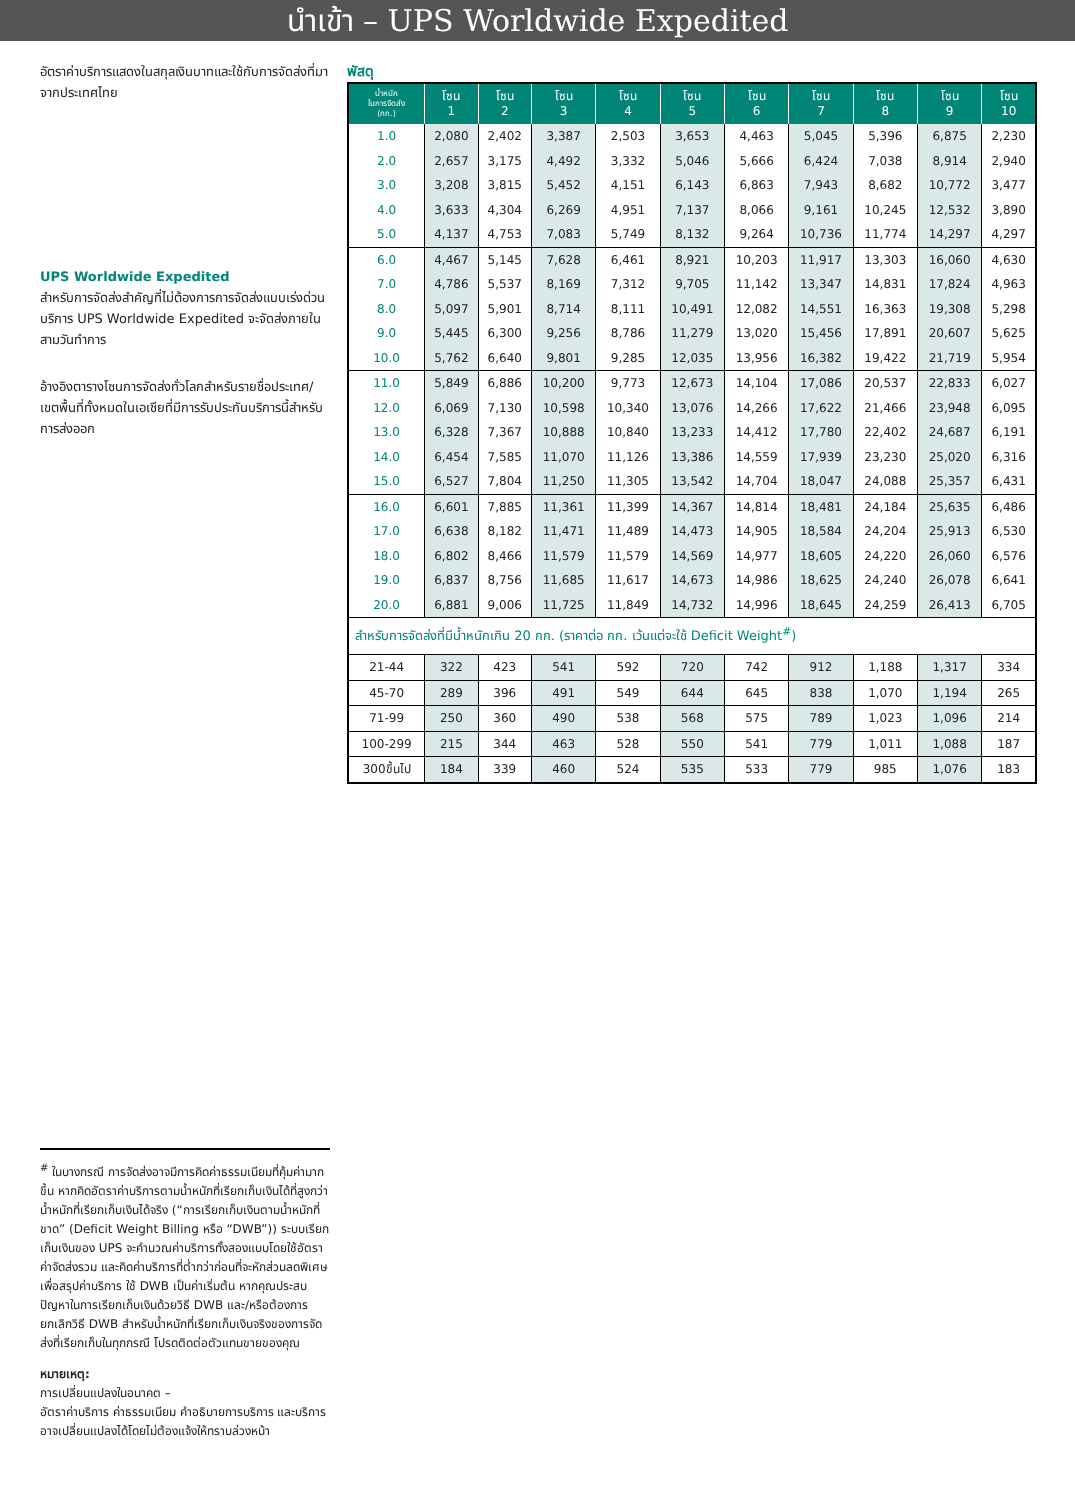นำเข้า – UPS Worldwide Expedited
อัตราค่าบริการแสดงในสกุลเงินบาทและใช้กับการจัดส่งที่มาจากประเทศไทย
UPS Worldwide Expedited
สำหรับการจัดส่งสำคัญที่ไม่ต้องการการจัดส่งแบบเร่งด่วน บริการ UPS Worldwide Expedited จะจัดส่งภายในสามวันทำการ
อ้างอิงตารางโซนการจัดส่งทั่วโลกสำหรับรายชื่อประเทศ/เขตพื้นที่ทั้งหมดในเอเชียที่มีการรับประกันบริการนี้สำหรับการส่งออก
<sup>#</sup> ในบางกรณี การจัดส่งอาจมีการคิดค่าธรรมเนียมที่คุ้มค่ามากขึ้น หากคิดอัตราค่าบริการตามน้ำหนักที่เรียกเก็บเงินได้ที่สูงกว่าน้ำหนักที่เรียกเก็บเงินได้จริง (“การเรียกเก็บเงินตามน้ำหนักที่ขาด” (Deficit Weight Billing หรือ “DWB”)) ระบบเรียกเก็บเงินของ UPS จะคำนวณค่าบริการทั้งสองแบบโดยใช้อัตราค่าจัดส่งรวม และคิดค่าบริการที่ต่ำกว่าก่อนที่จะหักส่วนลดพิเศษเพื่อสรุปค่าบริการ ใช้ DWB เป็นค่าเริ่มต้น หากคุณประสบปัญหาในการเรียกเก็บเงินด้วยวิธี DWB และ/หรือต้องการยกเลิกวิธี DWB สำหรับน้ำหนักที่เรียกเก็บเงินจริงของการจัดส่งที่เรียกเก็บในทุกกรณี โปรดติดต่อตัวแทนขายของคุณ
หมายเหตุ:
การเปลี่ยนแปลงในอนาคต –
อัตราค่าบริการ ค่าธรรมเนียม คำอธิบายการบริการ และบริการอาจเปลี่ยนแปลงได้โดยไม่ต้องแจ้งให้ทราบล่วงหน้า
พัสดุ
| น้ำหนัก ในการจัดส่ง (กก.) | โซน 1 | โซน 2 | โซน 3 | โซน 4 | โซน 5 | โซน 6 | โซน 7 | โซน 8 | โซน 9 | โซน 10 |
| --- | --- | --- | --- | --- | --- | --- | --- | --- | --- | --- |
| 1.0 | 2,080 | 2,402 | 3,387 | 2,503 | 3,653 | 4,463 | 5,045 | 5,396 | 6,875 | 2,230 |
| 2.0 | 2,657 | 3,175 | 4,492 | 3,332 | 5,046 | 5,666 | 6,424 | 7,038 | 8,914 | 2,940 |
| 3.0 | 3,208 | 3,815 | 5,452 | 4,151 | 6,143 | 6,863 | 7,943 | 8,682 | 10,772 | 3,477 |
| 4.0 | 3,633 | 4,304 | 6,269 | 4,951 | 7,137 | 8,066 | 9,161 | 10,245 | 12,532 | 3,890 |
| 5.0 | 4,137 | 4,753 | 7,083 | 5,749 | 8,132 | 9,264 | 10,736 | 11,774 | 14,297 | 4,297 |
| 6.0 | 4,467 | 5,145 | 7,628 | 6,461 | 8,921 | 10,203 | 11,917 | 13,303 | 16,060 | 4,630 |
| 7.0 | 4,786 | 5,537 | 8,169 | 7,312 | 9,705 | 11,142 | 13,347 | 14,831 | 17,824 | 4,963 |
| 8.0 | 5,097 | 5,901 | 8,714 | 8,111 | 10,491 | 12,082 | 14,551 | 16,363 | 19,308 | 5,298 |
| 9.0 | 5,445 | 6,300 | 9,256 | 8,786 | 11,279 | 13,020 | 15,456 | 17,891 | 20,607 | 5,625 |
| 10.0 | 5,762 | 6,640 | 9,801 | 9,285 | 12,035 | 13,956 | 16,382 | 19,422 | 21,719 | 5,954 |
| 11.0 | 5,849 | 6,886 | 10,200 | 9,773 | 12,673 | 14,104 | 17,086 | 20,537 | 22,833 | 6,027 |
| 12.0 | 6,069 | 7,130 | 10,598 | 10,340 | 13,076 | 14,266 | 17,622 | 21,466 | 23,948 | 6,095 |
| 13.0 | 6,328 | 7,367 | 10,888 | 10,840 | 13,233 | 14,412 | 17,780 | 22,402 | 24,687 | 6,191 |
| 14.0 | 6,454 | 7,585 | 11,070 | 11,126 | 13,386 | 14,559 | 17,939 | 23,230 | 25,020 | 6,316 |
| 15.0 | 6,527 | 7,804 | 11,250 | 11,305 | 13,542 | 14,704 | 18,047 | 24,088 | 25,357 | 6,431 |
| 16.0 | 6,601 | 7,885 | 11,361 | 11,399 | 14,367 | 14,814 | 18,481 | 24,184 | 25,635 | 6,486 |
| 17.0 | 6,638 | 8,182 | 11,471 | 11,489 | 14,473 | 14,905 | 18,584 | 24,204 | 25,913 | 6,530 |
| 18.0 | 6,802 | 8,466 | 11,579 | 11,579 | 14,569 | 14,977 | 18,605 | 24,220 | 26,060 | 6,576 |
| 19.0 | 6,837 | 8,756 | 11,685 | 11,617 | 14,673 | 14,986 | 18,625 | 24,240 | 26,078 | 6,641 |
| 20.0 | 6,881 | 9,006 | 11,725 | 11,849 | 14,732 | 14,996 | 18,645 | 24,259 | 26,413 | 6,705 |
| สำหรับการจัดส่งที่มีน้ำหนักเกิน 20 กก. (ราคาต่อ กก. เว้นแต่จะใช้ Deficit Weight<sup>#</sup>) | | | | | | | | | | |
| 21-44 | 322 | 423 | 541 | 592 | 720 | 742 | 912 | 1,188 | 1,317 | 334 |
| 45-70 | 289 | 396 | 491 | 549 | 644 | 645 | 838 | 1,070 | 1,194 | 265 |
| 71-99 | 250 | 360 | 490 | 538 | 568 | 575 | 789 | 1,023 | 1,096 | 214 |
| 100-299 | 215 | 344 | 463 | 528 | 550 | 541 | 779 | 1,011 | 1,088 | 187 |
| 300ขึ้นไป | 184 | 339 | 460 | 524 | 535 | 533 | 779 | 985 | 1,076 | 183 |